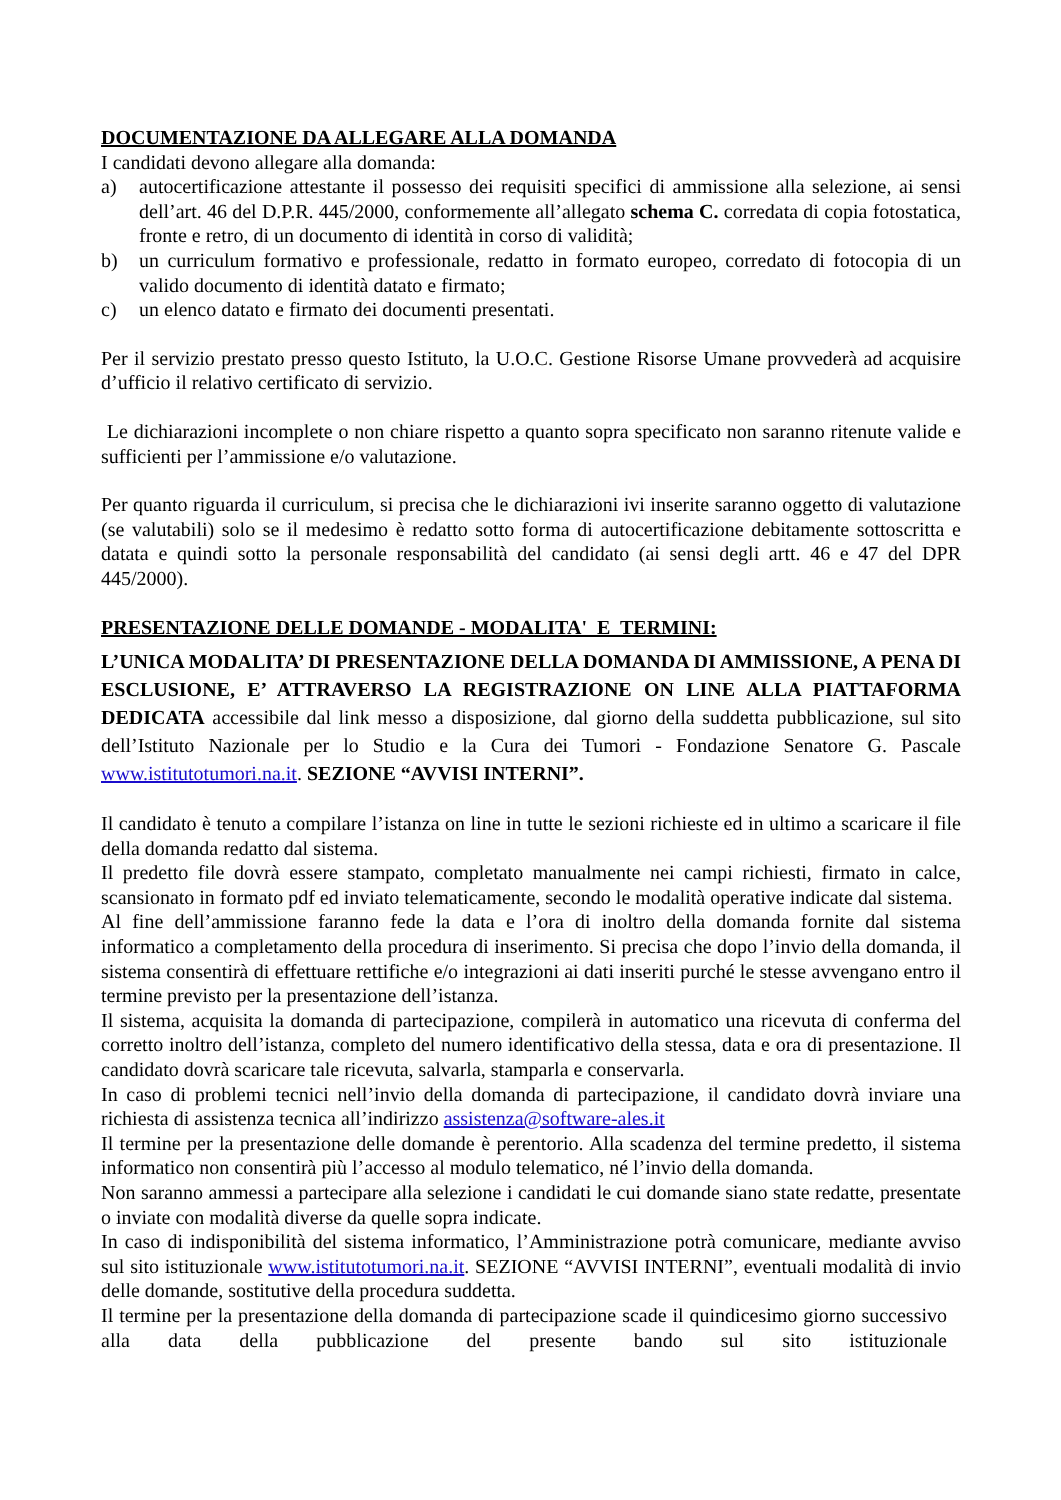DOCUMENTAZIONE DA ALLEGARE ALLA DOMANDA
I candidati devono allegare alla domanda:
a) autocertificazione attestante il possesso dei requisiti specifici di ammissione alla selezione, ai sensi dell’art. 46 del D.P.R. 445/2000, conformemente all’allegato schema C. corredata di copia fotostatica, fronte e retro, di un documento di identità in corso di validità;
b) un curriculum formativo e professionale, redatto in formato europeo, corredato di fotocopia di un valido documento di identità datato e firmato;
c) un elenco datato e firmato dei documenti presentati.
Per il servizio prestato presso questo Istituto, la U.O.C. Gestione Risorse Umane provvederà ad acquisire d’ufficio il relativo certificato di servizio.
Le dichiarazioni incomplete o non chiare rispetto a quanto sopra specificato non saranno ritenute valide e sufficienti per l’ammissione e/o valutazione.
Per quanto riguarda il curriculum, si precisa che le dichiarazioni ivi inserite saranno oggetto di valutazione (se valutabili) solo se il medesimo è redatto sotto forma di autocertificazione debitamente sottoscritta e datata e quindi sotto la personale responsabilità del candidato (ai sensi degli artt. 46 e 47 del DPR 445/2000).
PRESENTAZIONE DELLE DOMANDE - MODALITA' E TERMINI:
L’UNICA MODALITA’ DI PRESENTAZIONE DELLA DOMANDA DI AMMISSIONE, A PENA DI ESCLUSIONE, E’ ATTRAVERSO LA REGISTRAZIONE ON LINE ALLA PIATTAFORMA DEDICATA accessibile dal link messo a disposizione, dal giorno della suddetta pubblicazione, sul sito dell’Istituto Nazionale per lo Studio e la Cura dei Tumori - Fondazione Senatore G. Pascale www.istitutotumori.na.it. SEZIONE “AVVISI INTERNI”.
Il candidato è tenuto a compilare l’istanza on line in tutte le sezioni richieste ed in ultimo a scaricare il file della domanda redatto dal sistema.
Il predetto file dovrà essere stampato, completato manualmente nei campi richiesti, firmato in calce, scansionato in formato pdf ed inviato telematicamente, secondo le modalità operative indicate dal sistema.
Al fine dell’ammissione faranno fede la data e l’ora di inoltro della domanda fornite dal sistema informatico a completamento della procedura di inserimento. Si precisa che dopo l’invio della domanda, il sistema consentirà di effettuare rettifiche e/o integrazioni ai dati inseriti purché le stesse avvengano entro il termine previsto per la presentazione dell’istanza.
Il sistema, acquisita la domanda di partecipazione, compilerà in automatico una ricevuta di conferma del corretto inoltro dell’istanza, completo del numero identificativo della stessa, data e ora di presentazione. Il candidato dovrà scaricare tale ricevuta, salvarla, stamparla e conservarla.
In caso di problemi tecnici nell’invio della domanda di partecipazione, il candidato dovrà inviare una richiesta di assistenza tecnica all’indirizzo assistenza@software-ales.it
Il termine per la presentazione delle domande è perentorio. Alla scadenza del termine predetto, il sistema informatico non consentirà più l’accesso al modulo telematico, né l’invio della domanda.
Non saranno ammessi a partecipare alla selezione i candidati le cui domande siano state redatte, presentate o inviate con modalità diverse da quelle sopra indicate.
In caso di indisponibilità del sistema informatico, l’Amministrazione potrà comunicare, mediante avviso sul sito istituzionale www.istitutotumori.na.it. SEZIONE “AVVISI INTERNI”, eventuali modalità di invio delle domande, sostitutive della procedura suddetta.
Il termine per la presentazione della domanda di partecipazione scade il quindicesimo giorno successivo alla data della pubblicazione del presente bando sul sito istituzionale